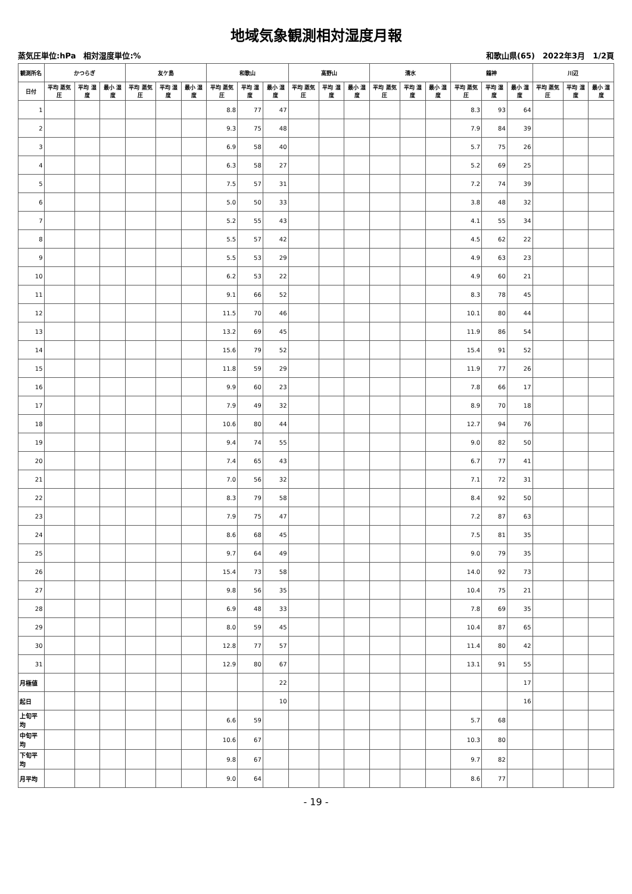地域気象観測相対湿度月報
蒸気圧単位:hPa　相対湿度単位:% 和歌山県(65)　2022年3月　1/2頁
| 観測所名 | かつらぎ | | | 友ケ島 | | | 和歌山 | | | 高野山 | | | 清水 | | | 龍神 | | | 川辺 | | |
| --- | --- | --- | --- | --- | --- | --- | --- | --- | --- | --- | --- | --- | --- | --- | --- | --- | --- | --- | --- | --- | --- |
| 日付 | 平均 蒸気圧 | 平均 湿度 | 最小 湿度 | 平均 蒸気圧 | 平均 湿度 | 最小 湿度 | 平均 蒸気圧 | 平均 湿度 | 最小 湿度 | 平均 蒸気圧 | 平均 湿度 | 最小 湿度 | 平均 蒸気圧 | 平均 湿度 | 最小 湿度 | 平均 蒸気圧 | 平均 湿度 | 最小 湿度 | 平均 蒸気圧 | 平均 湿度 | 最小 湿度 |
| 1 | | | | | | | 8.8 | 77 | 47 | | | | | | | 8.3 | 93 | 64 | | | |
| 2 | | | | | | | 9.3 | 75 | 48 | | | | | | | 7.9 | 84 | 39 | | | |
| 3 | | | | | | | 6.9 | 58 | 40 | | | | | | | 5.7 | 75 | 26 | | | |
| 4 | | | | | | | 6.3 | 58 | 27 | | | | | | | 5.2 | 69 | 25 | | | |
| 5 | | | | | | | 7.5 | 57 | 31 | | | | | | | 7.2 | 74 | 39 | | | |
| 6 | | | | | | | 5.0 | 50 | 33 | | | | | | | 3.8 | 48 | 32 | | | |
| 7 | | | | | | | 5.2 | 55 | 43 | | | | | | | 4.1 | 55 | 34 | | | |
| 8 | | | | | | | 5.5 | 57 | 42 | | | | | | | 4.5 | 62 | 22 | | | |
| 9 | | | | | | | 5.5 | 53 | 29 | | | | | | | 4.9 | 63 | 23 | | | |
| 10 | | | | | | | 6.2 | 53 | 22 | | | | | | | 4.9 | 60 | 21 | | | |
| 11 | | | | | | | 9.1 | 66 | 52 | | | | | | | 8.3 | 78 | 45 | | | |
| 12 | | | | | | | 11.5 | 70 | 46 | | | | | | | 10.1 | 80 | 44 | | | |
| 13 | | | | | | | 13.2 | 69 | 45 | | | | | | | 11.9 | 86 | 54 | | | |
| 14 | | | | | | | 15.6 | 79 | 52 | | | | | | | 15.4 | 91 | 52 | | | |
| 15 | | | | | | | 11.8 | 59 | 29 | | | | | | | 11.9 | 77 | 26 | | | |
| 16 | | | | | | | 9.9 | 60 | 23 | | | | | | | 7.8 | 66 | 17 | | | |
| 17 | | | | | | | 7.9 | 49 | 32 | | | | | | | 8.9 | 70 | 18 | | | |
| 18 | | | | | | | 10.6 | 80 | 44 | | | | | | | 12.7 | 94 | 76 | | | |
| 19 | | | | | | | 9.4 | 74 | 55 | | | | | | | 9.0 | 82 | 50 | | | |
| 20 | | | | | | | 7.4 | 65 | 43 | | | | | | | 6.7 | 77 | 41 | | | |
| 21 | | | | | | | 7.0 | 56 | 32 | | | | | | | 7.1 | 72 | 31 | | | |
| 22 | | | | | | | 8.3 | 79 | 58 | | | | | | | 8.4 | 92 | 50 | | | |
| 23 | | | | | | | 7.9 | 75 | 47 | | | | | | | 7.2 | 87 | 63 | | | |
| 24 | | | | | | | 8.6 | 68 | 45 | | | | | | | 7.5 | 81 | 35 | | | |
| 25 | | | | | | | 9.7 | 64 | 49 | | | | | | | 9.0 | 79 | 35 | | | |
| 26 | | | | | | | 15.4 | 73 | 58 | | | | | | | 14.0 | 92 | 73 | | | |
| 27 | | | | | | | 9.8 | 56 | 35 | | | | | | | 10.4 | 75 | 21 | | | |
| 28 | | | | | | | 6.9 | 48 | 33 | | | | | | | 7.8 | 69 | 35 | | | |
| 29 | | | | | | | 8.0 | 59 | 45 | | | | | | | 10.4 | 87 | 65 | | | |
| 30 | | | | | | | 12.8 | 77 | 57 | | | | | | | 11.4 | 80 | 42 | | | |
| 31 | | | | | | | 12.9 | 80 | 67 | | | | | | | 13.1 | 91 | 55 | | | |
| 月極値 | | | | | | | | | 22 | | | | | | | | | 17 | | | |
| 起日 | | | | | | | | | 10 | | | | | | | | | 16 | | | |
| 上旬平均 | | | | | | | 6.6 | 59 | | | | | | | | 5.7 | 68 | | | | |
| 中旬平均 | | | | | | | 10.6 | 67 | | | | | | | | 10.3 | 80 | | | | |
| 下旬平均 | | | | | | | 9.8 | 67 | | | | | | | | 9.7 | 82 | | | | |
| 月平均 | | | | | | | 9.0 | 64 | | | | | | | | 8.6 | 77 | | | | |
- 19 -